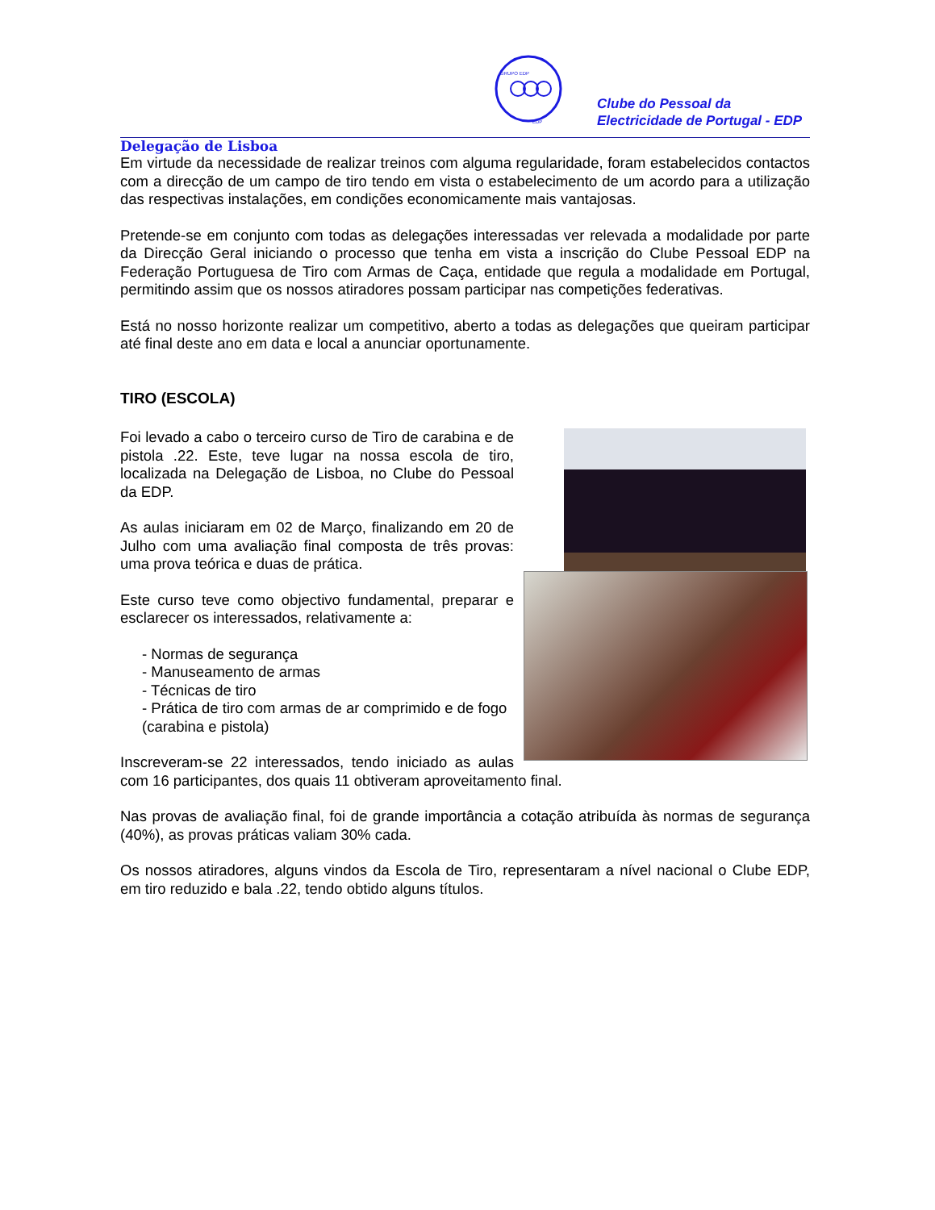GRUPO EDP
EDP
Clube do Pessoal da
Electricidade de Portugal - EDP
Delegação de Lisboa
Em virtude da necessidade de realizar treinos com alguma regularidade, foram estabelecidos contactos com a direcção de um campo de tiro tendo em vista o estabelecimento de um acordo para a utilização das respectivas instalações, em condições economicamente mais vantajosas.
Pretende-se em conjunto com todas as delegações interessadas ver relevada a modalidade por parte da Direcção Geral iniciando o processo que tenha em vista a inscrição do Clube Pessoal EDP na Federação Portuguesa de Tiro com Armas de Caça, entidade que regula a modalidade em Portugal, permitindo assim que os nossos atiradores possam participar nas competições federativas.
Está no nosso horizonte realizar um competitivo, aberto a todas as delegações que queiram participar até final deste ano em data e local a anunciar oportunamente.
TIRO (ESCOLA)
Foi levado a cabo o terceiro curso de Tiro de carabina e de pistola .22. Este, teve lugar na nossa escola de tiro, localizada na Delegação de Lisboa, no Clube do Pessoal da EDP.
As aulas iniciaram em 02 de Março, finalizando em 20 de Julho com uma avaliação final composta de três provas: uma prova teórica e duas de prática.
Este curso teve como objectivo fundamental, preparar e esclarecer os interessados, relativamente a:
- Normas de segurança
- Manuseamento de armas
- Técnicas de tiro
- Prática de tiro com armas de ar comprimido e de fogo (carabina e pistola)
Inscreveram-se 22 interessados, tendo iniciado as aulas com 16 participantes, dos quais 11 obtiveram aproveitamento final.
Nas provas de avaliação final, foi de grande importância a cotação atribuída às normas de segurança (40%), as provas práticas valiam 30% cada.
Os nossos atiradores, alguns vindos da Escola de Tiro, representaram a nível nacional o Clube EDP, em tiro reduzido e bala .22, tendo obtido alguns títulos.